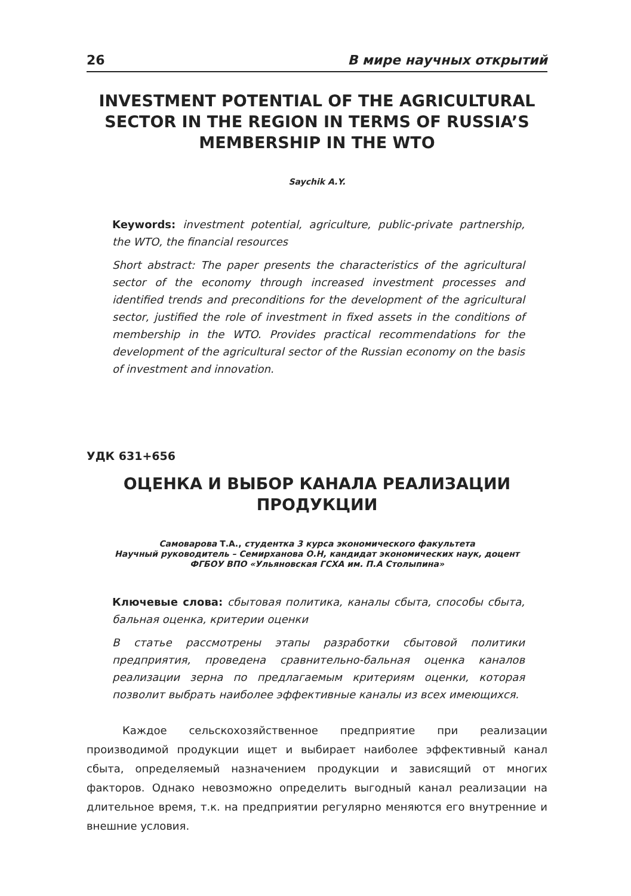26 В мире научных открытий
INVESTMENT POTENTIAL OF THE AGRICULTURAL SECTOR IN THE REGION IN TERMS OF RUSSIA’S MEMBERSHIP IN THE WTO
Saychik A.Y.
Keywords: investment potential, agriculture, public-private partnership, the WTO, the financial resources
Short abstract: The paper presents the characteristics of the agricultural sector of the economy through increased investment processes and identified trends and preconditions for the development of the agricultural sector, justified the role of investment in fixed assets in the conditions of membership in the WTO. Provides practical recommendations for the development of the agricultural sector of the Russian economy on the basis of investment and innovation.
УДК 631+656
ОЦЕНКА И ВЫБОР КАНАЛА РЕАЛИЗАЦИИ ПРОДУКЦИИ
Самоварова Т.А., студентка 3 курса экономического факультета
Научный руководитель – Семирханова О.Н, кандидат экономических наук, доцент
ФГБОУ ВПО «Ульяновская ГСХА им. П.А Столыпина»
Ключевые слова: сбытовая политика, каналы сбыта, способы сбыта, бальная оценка, критерии оценки
В статье рассмотрены этапы разработки сбытовой политики предприятия, проведена сравнительно-бальная оценка каналов реализации зерна по предлагаемым критериям оценки, которая позволит выбрать наиболее эффективные каналы из всех имеющихся.
Каждое сельскохозяйственное предприятие при реализации производимой продукции ищет и выбирает наиболее эффективный канал сбыта, определяемый назначением продукции и зависящий от многих факторов. Однако невозможно определить выгодный канал реализации на длительное время, т.к. на предприятии регулярно меняются его внутренние и внешние условия.